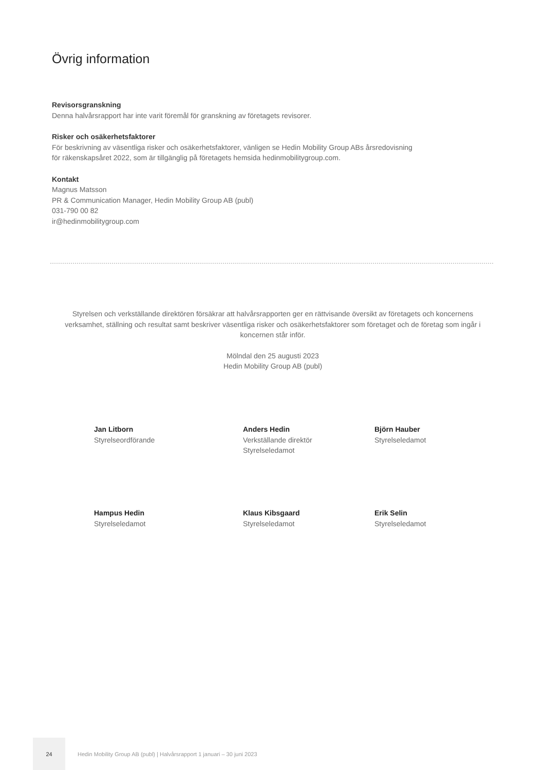Övrig information
Revisorsgranskning
Denna halvårsrapport har inte varit föremål för granskning av företagets revisorer.
Risker och osäkerhetsfaktorer
För beskrivning av väsentliga risker och osäkerhetsfaktorer, vänligen se Hedin Mobility Group ABs årsredovisning
för räkenskapsåret 2022, som är tillgänglig på företagets hemsida hedinmobilitygroup.com.
Kontakt
Magnus Matsson
PR & Communication Manager, Hedin Mobility Group AB (publ)
031-790 00 82
ir@hedinmobilitygroup.com
Styrelsen och verkställande direktören försäkrar att halvårsrapporten ger en rättvisande översikt av företagets och koncernens verksamhet, ställning och resultat samt beskriver väsentliga risker och osäkerhetsfaktorer som företaget och de företag som ingår i koncernen står inför.
Mölndal den 25 augusti 2023
Hedin Mobility Group AB (publ)
Jan Litborn
Styrelseordförande
Anders Hedin
Verkställande direktör
Styrelseledamot
Björn Hauber
Styrelseledamot
Hampus Hedin
Styrelseledamot
Klaus Kibsgaard
Styrelseledamot
Erik Selin
Styrelseledamot
24
Hedin Mobility Group AB (publ) | Halvårsrapport 1 januari – 30 juni 2023